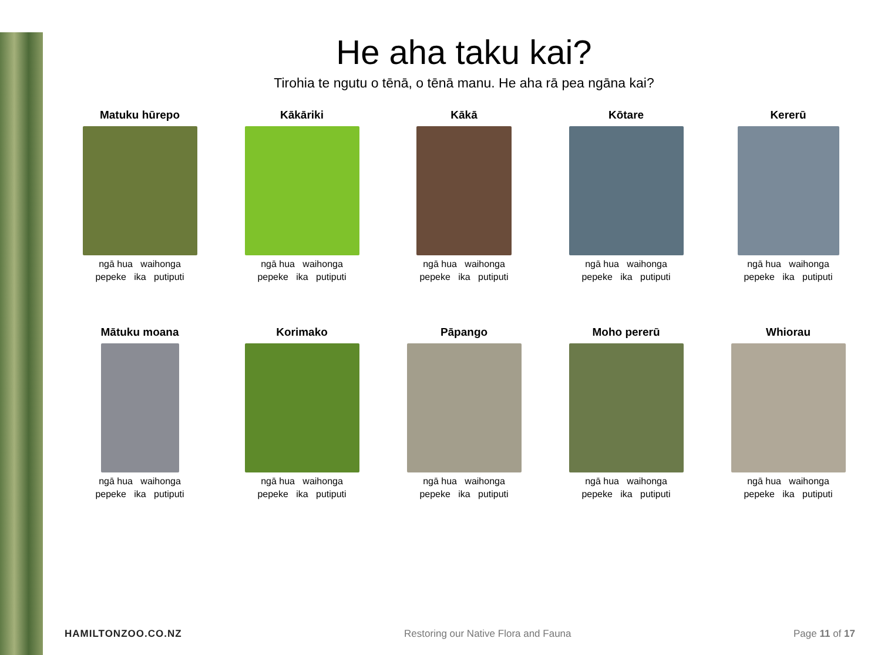He aha taku kai?
Tirohia te ngutu o tēnā, o tēnā manu. He aha rā pea ngāna kai?
Matuku hūrepo
ngā hua waihonga
pepeke ika putiputi
Kākāriki
ngā hua waihonga
pepeke ika putiputi
Kākā
ngā hua waihonga
pepeke ika putiputi
Kōtare
ngā hua waihonga
pepeke ika putiputi
Kererū
ngā hua waihonga
pepeke ika putiputi
Mātuku moana
ngā hua waihonga
pepeke ika putiputi
Korimako
ngā hua waihonga
pepeke ika putiputi
Pāpango
ngā hua waihonga
pepeke ika putiputi
Moho pererū
ngā hua waihonga
pepeke ika putiputi
Whiorau
ngā hua waihonga
pepeke ika putiputi
HAMILTONZOO.CO.NZ Restoring our Native Flora and Fauna Page 11 of 17